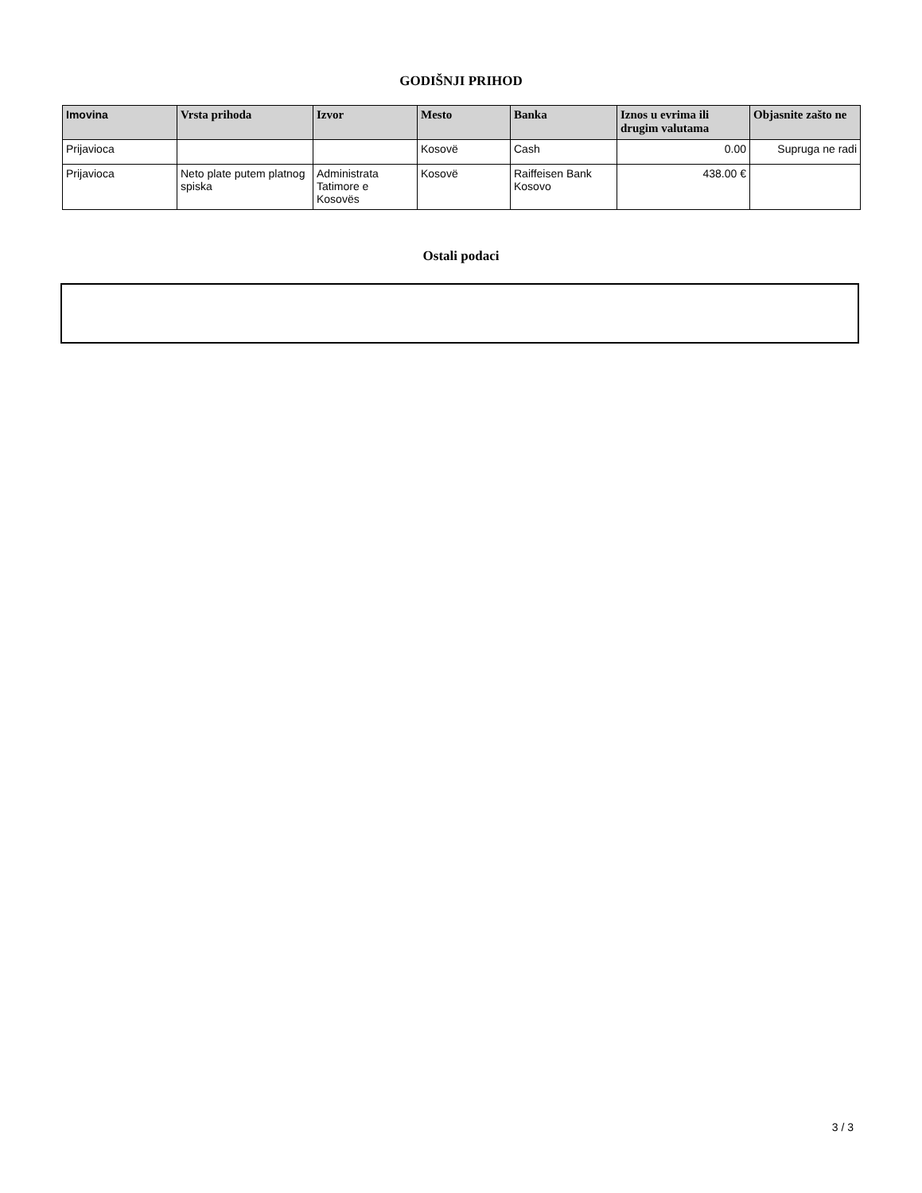GODIŠNJI PRIHOD
| Imovina | Vrsta prihoda | Izvor | Mesto | Banka | Iznos u evrima ili drugim valutama | Objasnite zašto ne |
| --- | --- | --- | --- | --- | --- | --- |
| Prijavioca | | | Kosovë | Cash | 0.00 | Supruga ne radi |
| Prijavioca | Neto plate putem platnog spiska | Administrata Tatimore e Kosovës | Kosovë | Raiffeisen Bank Kosovo | 438.00 € | |
Ostali podaci
3 / 3